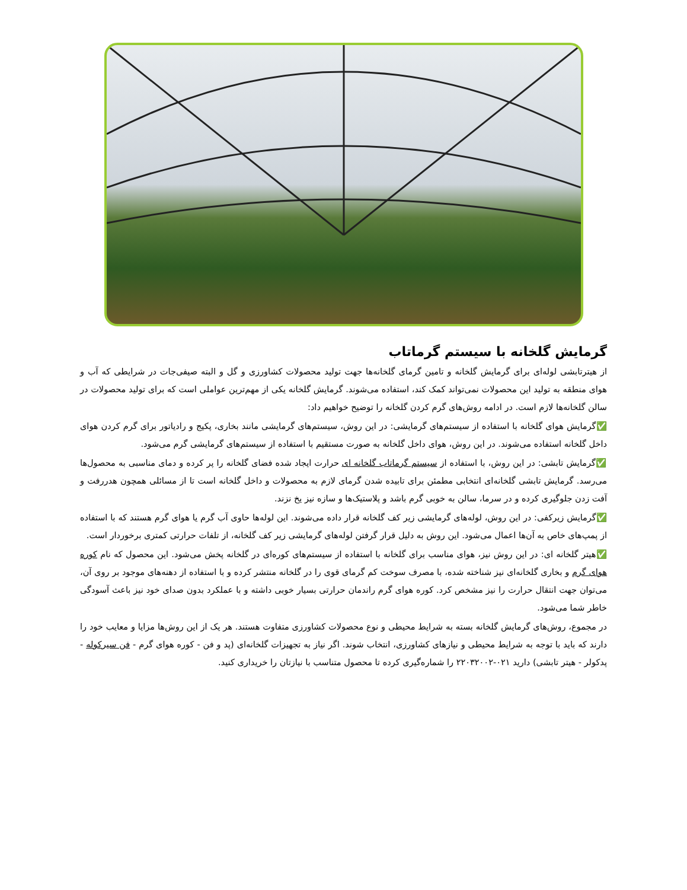گرمایش گلخانه با سیستم گرماتاب
از هیترتابشی لوله‌ای برای گرمایش گلخانه و تامین گرمای گلخانه‌ها جهت تولید محصولات کشاورزی و گل و البته صیفی‌جات در شرایطی که آب و هوای منطقه به تولید این محصولات نمی‌تواند کمک کند، استفاده می‌شوند. گرمایش گلخانه یکی از مهم‌ترین عواملی است که برای تولید محصولات در سالن گلخانه‌ها لازم است. در ادامه روش‌های گرم کردن گلخانه را توضیح خواهیم داد:
✅گرمایش هوای گلخانه با استفاده از سیستم‌های گرمایشی: در این روش، سیستم‌های گرمایشی مانند بخاری، پکیج و رادیاتور برای گرم کردن هوای داخل گلخانه استفاده می‌شوند. در این روش، هوای داخل گلخانه به صورت مستقیم با استفاده از سیستم‌های گرمایشی گرم می‌شود.
✅گرمایش تابشی: در این روش، با استفاده از سیستم گرماتاب گلخانه ای حرارت ایجاد شده فضای گلخانه را پر کرده و دمای مناسبی به محصول‌ها می‌رسد. گرمایش تابشی گلخانه‌ای انتخابی مطمئن برای تابیده شدن گرمای لازم به محصولات و داخل گلخانه است تا از مسائلی همچون هدررفت و آفت زدن جلوگیری کرده و در سرما، سالن به خوبی گرم باشد و پلاستیک‌ها و سازه نیز یخ نزند.
✅گرمایش زیرکفی: در این روش، لوله‌های گرمایشی زیر کف گلخانه قرار داده می‌شوند. این لوله‌ها حاوی آب گرم یا هوای گرم هستند که با استفاده از پمپ‌های خاص به آن‌ها اعمال می‌شود. این روش به دلیل قرار گرفتن لوله‌های گرمایشی زیر کف گلخانه، از تلفات حرارتی کمتری برخوردار است.
✅هیتر گلخانه ای: در این روش نیز، هوای مناسب برای گلخانه با استفاده از سیستم‌های کوره‌ای در گلخانه پخش می‌شود. این محصول که نام کوره هوای گرم و بخاری گلخانه‌ای نیز شناخته شده، با مصرف سوخت کم گرمای قوی را در گلخانه منتشر کرده و با استفاده از دهنه‌های موجود بر روی آن، می‌توان جهت انتقال حرارت را نیز مشخص کرد. کوره هوای گرم راندمان حرارتی بسیار خوبی داشته و با عملکرد بدون صدای خود نیز باعث آسودگی خاطر شما می‌شود.
در مجموع، روش‌های گرمایش گلخانه بسته به شرایط محیطی و نوع محصولات کشاورزی متفاوت هستند. هر یک از این روش‌ها مزایا و معایب خود را دارند که باید با توجه به شرایط محیطی و نیازهای کشاورزی، انتخاب شوند. اگر نیاز به تجهیزات گلخانه‌ای (پد و فن - کوره هوای گرم - فن سیرکوله - پدکولر - هیتر تابشی) دارید ۰۲۱-۲۲۰۳۲۰۰۲ را شماره‌گیری کرده تا محصول متناسب با نیازتان را خریداری کنید.